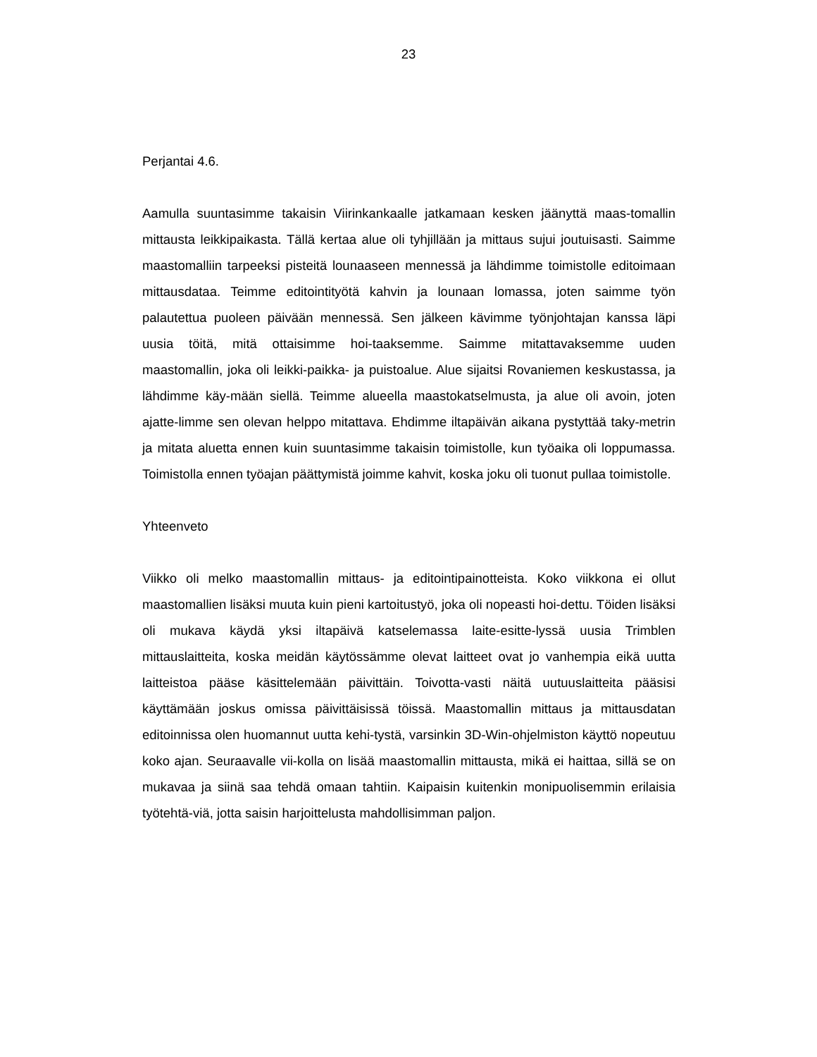23
Perjantai 4.6.
Aamulla suuntasimme takaisin Viirinkankaalle jatkamaan kesken jäänyttä maas-tomallin mittausta leikkipaikasta. Tällä kertaa alue oli tyhjillään ja mittaus sujui joutuisasti. Saimme maastomalliin tarpeeksi pisteitä lounaaseen mennessä ja lähdimme toimistolle editoimaan mittausdataa. Teimme editointityötä kahvin ja lounaan lomassa, joten saimme työn palautettua puoleen päivään mennessä. Sen jälkeen kävimme työnjohtajan kanssa läpi uusia töitä, mitä ottaisimme hoi-taaksemme. Saimme mitattavaksemme uuden maastomallin, joka oli leikki-paikka- ja puistoalue. Alue sijaitsi Rovaniemen keskustassa, ja lähdimme käy-mään siellä. Teimme alueella maastokatselmusta, ja alue oli avoin, joten ajatte-limme sen olevan helppo mitattava. Ehdimme iltapäivän aikana pystyttää taky-metrin ja mitata aluetta ennen kuin suuntasimme takaisin toimistolle, kun työaika oli loppumassa. Toimistolla ennen työajan päättymistä joimme kahvit, koska joku oli tuonut pullaa toimistolle.
Yhteenveto
Viikko oli melko maastomallin mittaus- ja editointipainotteista. Koko viikkona ei ollut maastomallien lisäksi muuta kuin pieni kartoitustyö, joka oli nopeasti hoi-dettu. Töiden lisäksi oli mukava käydä yksi iltapäivä katselemassa laite-esitte-lyssä uusia Trimblen mittauslaitteita, koska meidän käytössämme olevat laitteet ovat jo vanhempia eikä uutta laitteistoa pääse käsittelemään päivittäin. Toivotta-vasti näitä uutuuslaitteita pääsisi käyttämään joskus omissa päivittäisissä töissä. Maastomallin mittaus ja mittausdatan editoinnissa olen huomannut uutta kehi-tystä, varsinkin 3D-Win-ohjelmiston käyttö nopeutuu koko ajan. Seuraavalle vii-kolla on lisää maastomallin mittausta, mikä ei haittaa, sillä se on mukavaa ja siinä saa tehdä omaan tahtiin. Kaipaisin kuitenkin monipuolisemmin erilaisia työtehtä-viä, jotta saisin harjoittelusta mahdollisimman paljon.